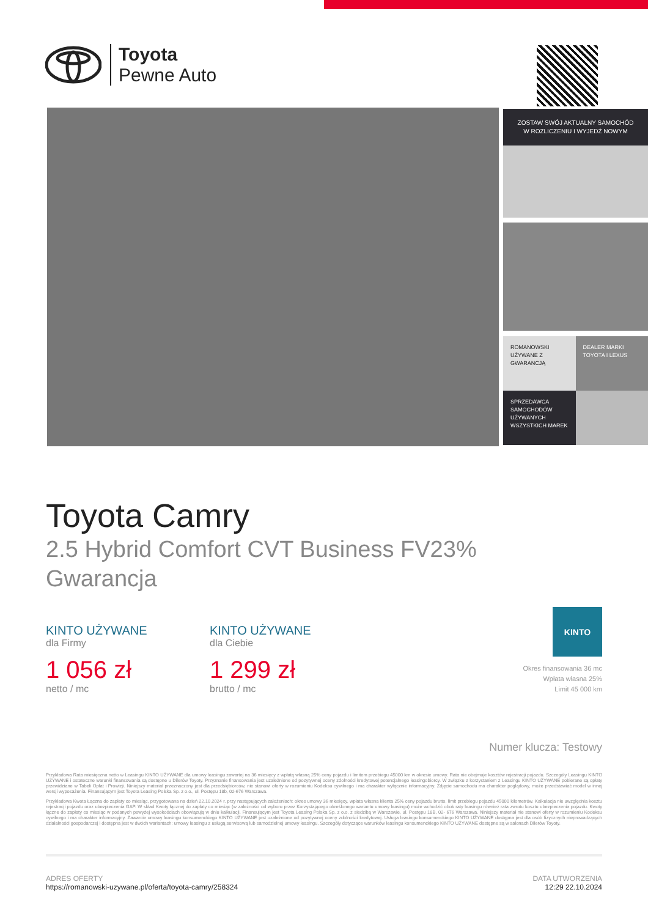Toyota
Pewne Auto
ZOSTAW SWÓJ AKTUALNY SAMOCHÓD
W ROZLICZENIU I WYJEDŹ NOWYM
ROMANOWSKI
UŻYWANE Z GWARANCJĄ
DEALER MARKI
TOYOTA I LEXUS
SPRZEDAWCA SAMOCHODÓW UŻYWANYCH WSZYSTKICH MAREK
Toyota Camry
2.5 Hybrid Comfort CVT Business FV23%
Gwarancja
KINTO UŻYWANE
dla Firmy
1 056 zł
netto / mc
KINTO UŻYWANE
dla Ciebie
1 299 zł
brutto / mc
KINTO
Okres finansowania 36 mc
Wpłata własna 25%
Limit 45 000 km
Numer klucza: Testowy
Przykładowa Rata miesięczna netto w Leasingu KINTO UŻYWANE dla umowy leasingu zawartej na 36 miesięcy z wpłatą własną 25% ceny pojazdu i limitem przebiegu 45000 km w okresie umowy. Rata nie obejmuje kosztów rejestracji pojazdu. Szczegóły Leasingu KINTO UŻYWANE i ostateczne warunki finansowania są dostępne u Dilerów Toyoty. Przyznanie finansowania jest uzależnione od pozytywnej oceny zdolności kredytowej potencjalnego leasingobiorcy. W związku z korzystaniem z Leasingu KINTO UŻYWANE pobierane są opłaty przewidziane w Tabeli Opłat i Prowizji. Niniejszy materiał przeznaczony jest dla przedsiębiorców, nie stanowi oferty w rozumieniu Kodeksu cywilnego i ma charakter wyłącznie informacyjny. Zdjęcie samochodu ma charakter poglądowy, może przedstawiać model w innej wersji wyposażenia. Finansującym jest Toyota Leasing Polska Sp. z o.o., ul. Postępu 18b, 02-676 Warszawa.
Przykładowa Kwota Łączna do zapłaty co miesiąc, przygotowana na dzień 22.10.2024 r. przy następujących założeniach: okres umowy 36 miesięcy, wpłata własna klienta 25% ceny pojazdu brutto, limit przebiegu pojazdu 45000 kilometrów. Kalkulacja nie uwzględnia kosztu rejestracji pojazdu oraz ubezpieczenia GAP. W skład Kwoty łącznej do zapłaty co miesiąc (w zależności od wyboru przez Korzystającego określonego wariantu umowy leasingu) może wchodzić obok raty leasingu również rata zwrotu kosztu ubezpieczenia pojazdu. Kwoty łączne do zapłaty co miesiąc w podanych powyżej wysokościach obowiązują w dniu kalkulacji. Finansującym jest Toyota Leasing Polska Sp. z o.o. z siedzibą w Warszawie, ul. Postępu 18B, 02- 676 Warszawa. Niniejszy materiał nie stanowi oferty w rozumieniu Kodeksu cywilnego i ma charakter informacyjny. Zawarcie umowy leasingu konsumenckiego KINTO UŻYWANE jest uzależnione od pozytywnej oceny zdolności kredytowej. Usługa leasingu konsumenckiego KINTO UŻYWANE dostępna jest dla osób fizycznych nieprowadzących działalności gospodarczej i dostępna jest w dwóch wariantach: umowy leasingu z usługą serwisową lub samodzielnej umowy leasingu. Szczegóły dotyczące warunków leasingu konsumenckiego KINTO UŻYWANE dostępne są w salonach Dilerów Toyoty.
ADRES OFERTY
https://romanowski-uzywane.pl/oferta/toyota-camry/258324
DATA UTWORZENIA
12:29 22.10.2024